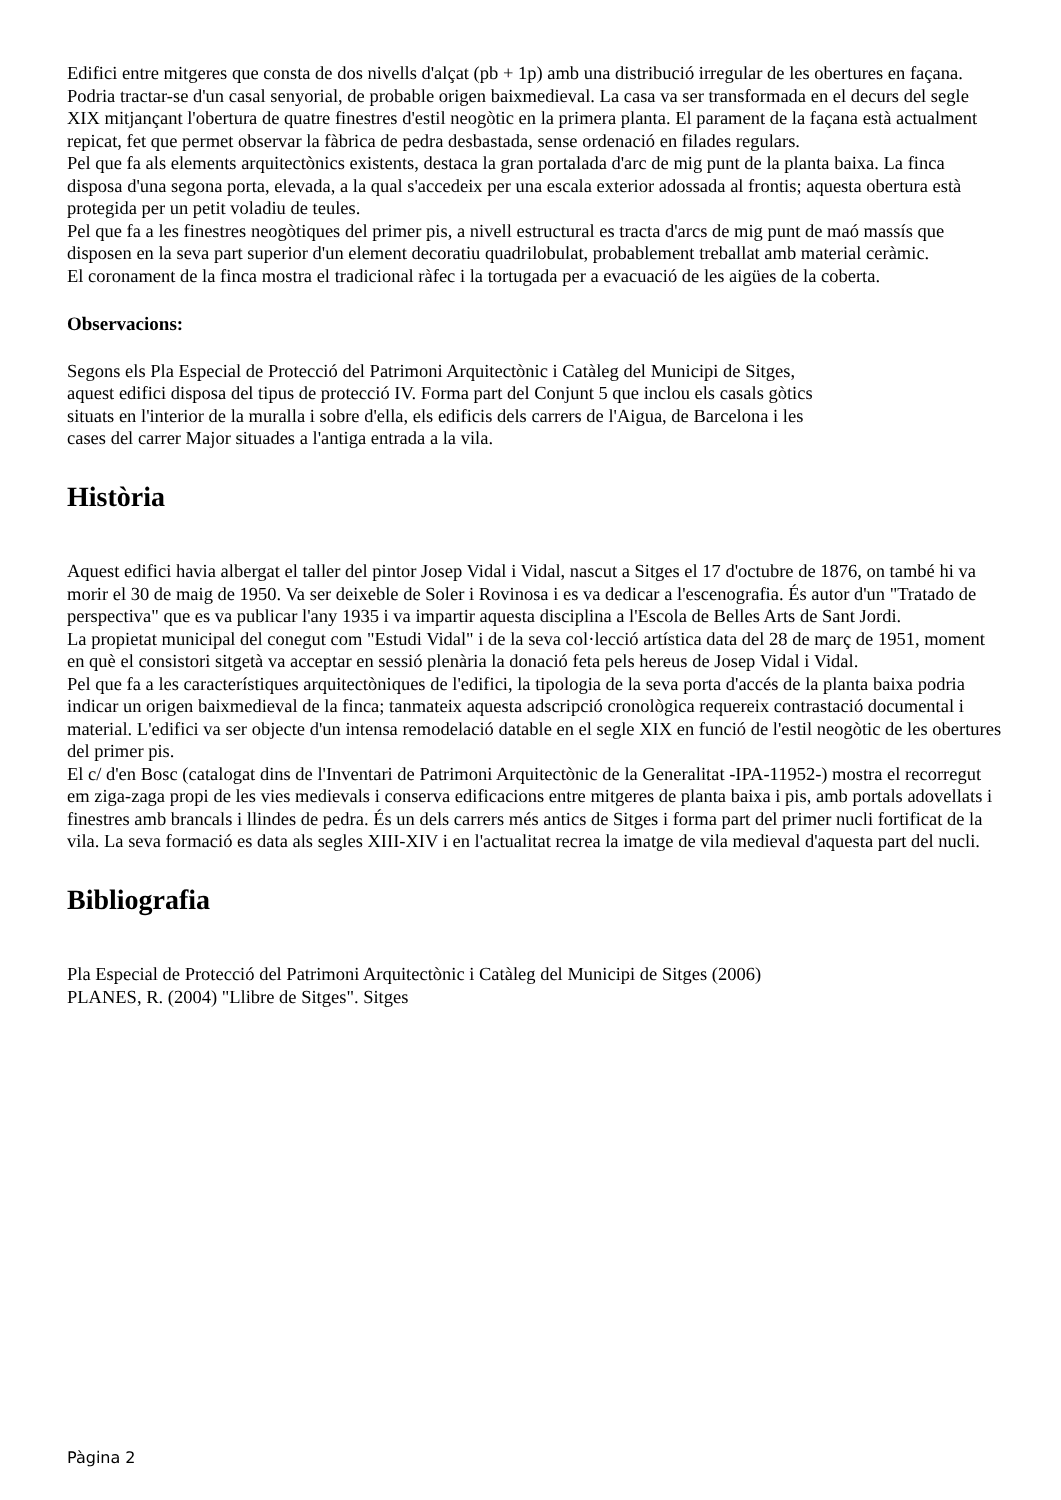Edifici entre mitgeres que consta de dos nivells d'alçat (pb + 1p) amb una distribució irregular de les obertures en façana. Podria tractar-se d'un casal senyorial, de probable origen baixmedieval. La casa va ser transformada en el decurs del segle XIX mitjançant l'obertura de quatre finestres d'estil neogòtic en la primera planta. El parament de la façana està actualment repicat, fet que permet observar la fàbrica de pedra desbastada, sense ordenació en filades regulars.
Pel que fa als elements arquitectònics existents, destaca la gran portalada d'arc de mig punt de la planta baixa. La finca disposa d'una segona porta, elevada, a la qual s'accedeix per una escala exterior adossada al frontis; aquesta obertura està protegida per un petit voladiu de teules.
Pel que fa a les finestres neogòtiques del primer pis, a nivell estructural es tracta d'arcs de mig punt de maó massís que disposen en la seva part superior d'un element decoratiu quadrilobulat, probablement treballat amb material ceràmic.
El coronament de la finca mostra el tradicional ràfec i la tortugada per a evacuació de les aigües de la coberta.
Observacions:
Segons els Pla Especial de Protecció del Patrimoni Arquitectònic i Catàleg del Municipi de Sitges,
aquest edifici disposa del tipus de protecció IV. Forma part del Conjunt 5 que inclou els casals gòtics
situats en l'interior de la muralla i sobre d'ella, els edificis dels carrers de l'Aigua, de Barcelona i les
cases del carrer Major situades a l'antiga entrada a la vila.
Història
Aquest edifici havia albergat el taller del pintor Josep Vidal i Vidal, nascut a Sitges el 17 d'octubre de 1876, on també hi va morir el 30 de maig de 1950. Va ser deixeble de Soler i Rovinosa i es va dedicar a l'escenografia. És autor d'un "Tratado de perspectiva" que es va publicar l'any 1935 i va impartir aquesta disciplina a l'Escola de Belles Arts de Sant Jordi.
La propietat municipal del conegut com "Estudi Vidal" i de la seva col·lecció artística data del 28 de març de 1951, moment en què el consistori sitgetà va acceptar en sessió plenària la donació feta pels hereus de Josep Vidal i Vidal.
Pel que fa a les característiques arquitectòniques de l'edifici, la tipologia de la seva porta d'accés de la planta baixa podria indicar un origen baixmedieval de la finca; tanmateix aquesta adscripció cronològica requereix contrastació documental i material. L'edifici va ser objecte d'un intensa remodelació datable en el segle XIX en funció de l'estil neogòtic de les obertures del primer pis.
El c/ d'en Bosc (catalogat dins de l'Inventari de Patrimoni Arquitectònic de la Generalitat -IPA-11952-) mostra el recorregut em ziga-zaga propi de les vies medievals i conserva edificacions entre mitgeres de planta baixa i pis, amb portals adovellats i finestres amb brancals i llindes de pedra. És un dels carrers més antics de Sitges i forma part del primer nucli fortificat de la vila. La seva formació es data als segles XIII-XIV i en l'actualitat recrea la imatge de vila medieval d'aquesta part del nucli.
Bibliografia
Pla Especial de Protecció del Patrimoni Arquitectònic i Catàleg del Municipi de Sitges (2006)
PLANES, R. (2004) "Llibre de Sitges". Sitges
Pàgina 2